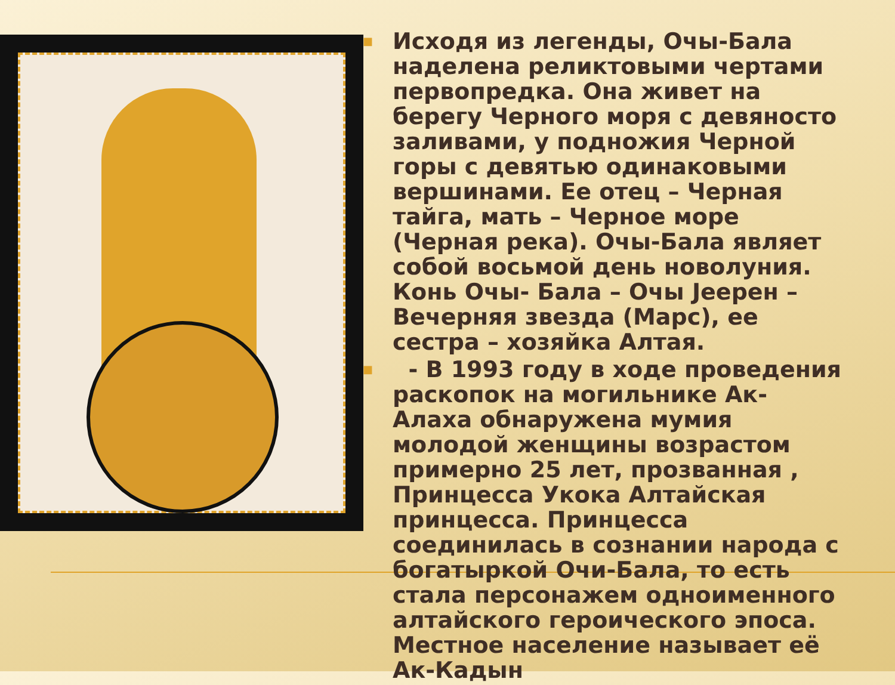■ Исходя из легенды, Очы-Бала наделена реликтовыми чертами первопредка. Она живет на берегу Черного моря с девяносто заливами, у подножия Черной горы с девятью одинаковыми вершинами. Ее отец – Черная тайга, мать – Черное море (Черная река). Очы-Бала являет собой восьмой день новолуния. Конь Очы- Бала – Очы Јеерен – Вечерняя звезда (Марс), ее сестра – хозяйка Алтая.
■ - В 1993 году в ходе проведения раскопок на могильнике Ак-Алаха обнаружена мумия молодой женщины возрастом примерно 25 лет, прозванная , Принцесса Укока Алтайская принцесса. Принцесса соединилась в сознании народа с богатыркой Очи-Бала, то есть стала персонажем одноименного алтайского героического эпоса. Местное население называет её Ак-Кадын